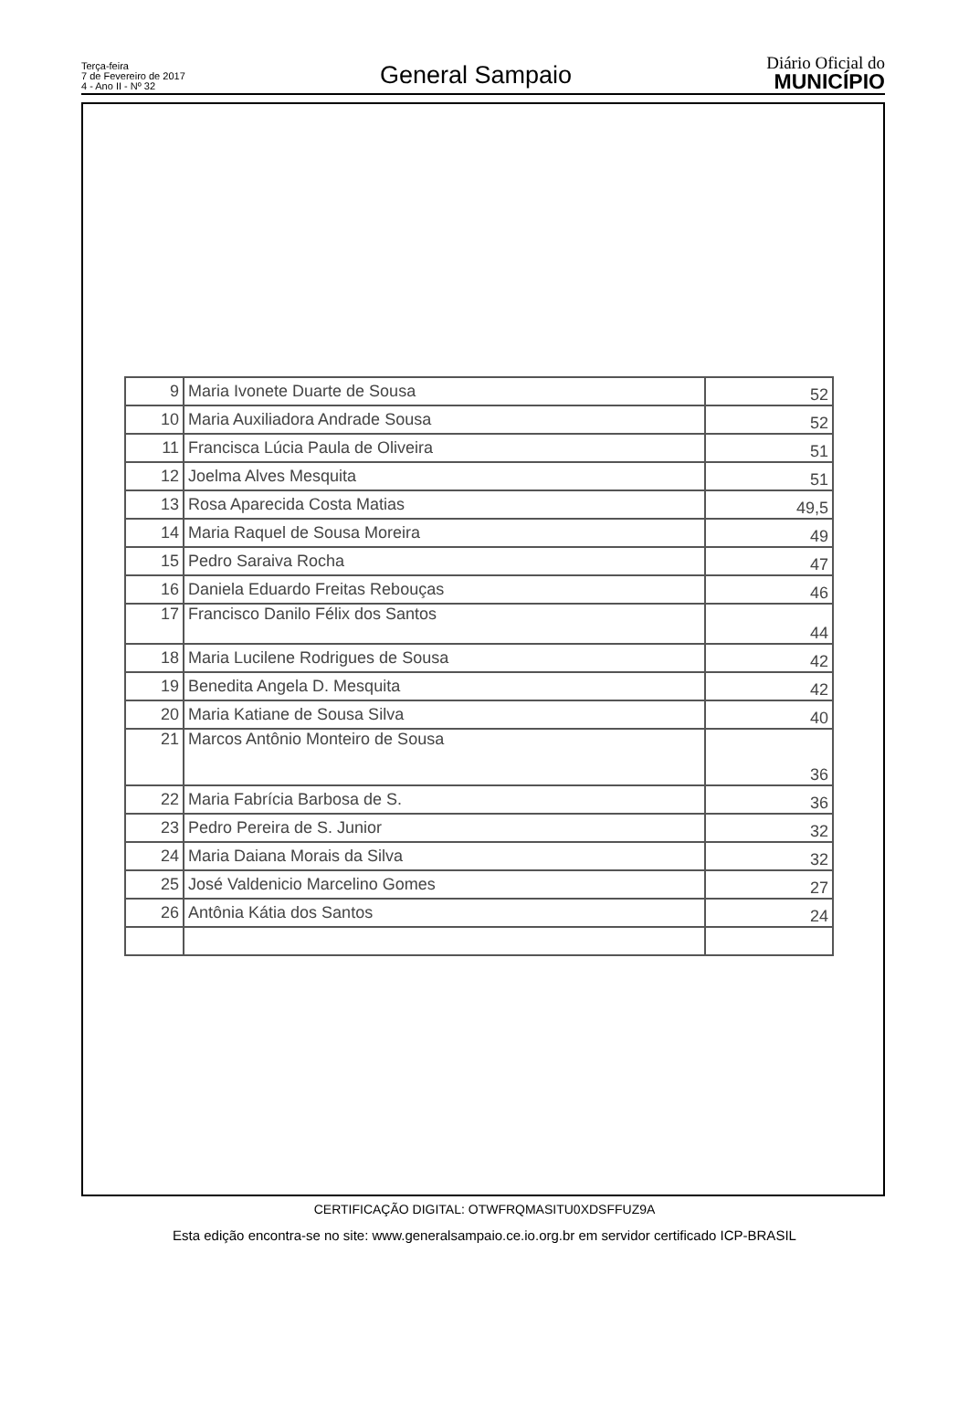Terça-feira
7 de Fevereiro de 2017
4 - Ano II - Nº 32
General Sampaio
Diário Oficial do
MUNICÍPIO
| 9 | Maria Ivonete Duarte de Sousa | 52 |
| 10 | Maria Auxiliadora Andrade Sousa | 52 |
| 11 | Francisca Lúcia Paula de Oliveira | 51 |
| 12 | Joelma Alves Mesquita | 51 |
| 13 | Rosa Aparecida Costa Matias | 49,5 |
| 14 | Maria Raquel de Sousa Moreira | 49 |
| 15 | Pedro Saraiva Rocha | 47 |
| 16 | Daniela Eduardo Freitas Rebouças | 46 |
| 17 | Francisco Danilo Félix dos Santos | 44 |
| 18 | Maria Lucilene Rodrigues de Sousa | 42 |
| 19 | Benedita Angela D. Mesquita | 42 |
| 20 | Maria Katiane de Sousa Silva | 40 |
| 21 | Marcos Antônio Monteiro de Sousa | 36 |
| 22 | Maria Fabrícia Barbosa de S. | 36 |
| 23 | Pedro Pereira de S. Junior | 32 |
| 24 | Maria Daiana Morais da Silva | 32 |
| 25 | José Valdenicio Marcelino Gomes | 27 |
| 26 | Antônia Kátia dos Santos | 24 |
CERTIFICAÇÃO DIGITAL: OTWFRQMASITU0XDSFFUZ9A
Esta edição encontra-se no site: www.generalsampaio.ce.io.org.br em servidor certificado ICP-BRASIL